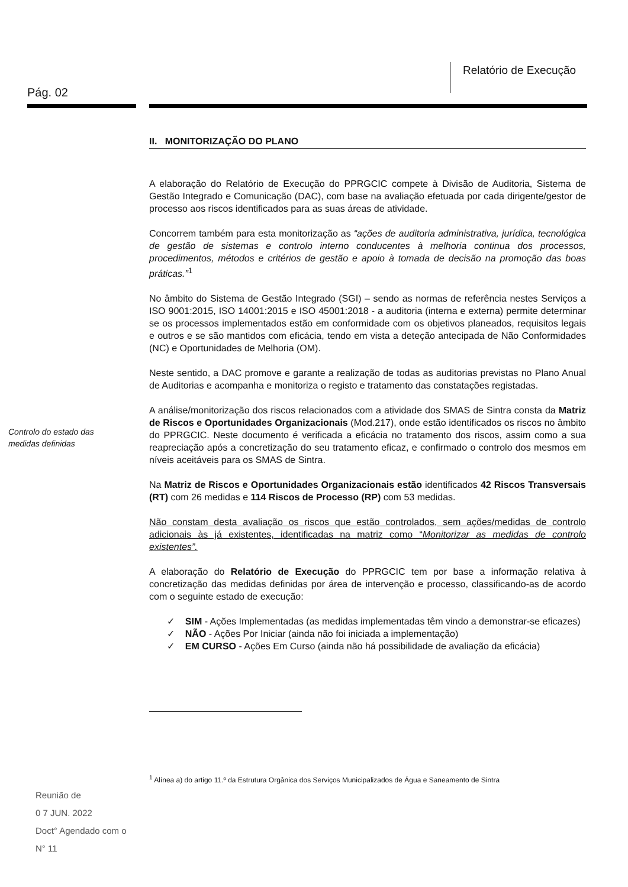Relatório de Execução
Pág. 02
Controlo do estado das
medidas definidas
II. MONITORIZAÇÃO DO PLANO
A elaboração do Relatório de Execução do PPRGCIC compete à Divisão de Auditoria, Sistema de Gestão Integrado e Comunicação (DAC), com base na avaliação efetuada por cada dirigente/gestor de processo aos riscos identificados para as suas áreas de atividade.
Concorrem também para esta monitorização as “ações de auditoria administrativa, jurídica, tecnológica de gestão de sistemas e controlo interno conducentes à melhoria continua dos processos, procedimentos, métodos e critérios de gestão e apoio à tomada de decisão na promoção das boas práticas.”<sup>1</sup>
No âmbito do Sistema de Gestão Integrado (SGI) – sendo as normas de referência nestes Serviços a ISO 9001:2015, ISO 14001:2015 e ISO 45001:2018 - a auditoria (interna e externa) permite determinar se os processos implementados estão em conformidade com os objetivos planeados, requisitos legais e outros e se são mantidos com eficácia, tendo em vista a deteção antecipada de Não Conformidades (NC) e Oportunidades de Melhoria (OM).
Neste sentido, a DAC promove e garante a realização de todas as auditorias previstas no Plano Anual de Auditorias e acompanha e monitoriza o registo e tratamento das constatações registadas.
A análise/monitorização dos riscos relacionados com a atividade dos SMAS de Sintra consta da Matriz de Riscos e Oportunidades Organizacionais (Mod.217), onde estão identificados os riscos no âmbito do PPRGCIC. Neste documento é verificada a eficácia no tratamento dos riscos, assim como a sua reapreciação após a concretização do seu tratamento eficaz, e confirmado o controlo dos mesmos em níveis aceitáveis para os SMAS de Sintra.
Na Matriz de Riscos e Oportunidades Organizacionais estão identificados 42 Riscos Transversais (RT) com 26 medidas e 114 Riscos de Processo (RP) com 53 medidas.
Não constam desta avaliação os riscos que estão controlados, sem ações/medidas de controlo adicionais às já existentes, identificadas na matriz como “Monitorizar as medidas de controlo existentes”.
A elaboração do Relatório de Execução do PPRGCIC tem por base a informação relativa à concretização das medidas definidas por área de intervenção e processo, classificando-as de acordo com o seguinte estado de execução:
✓ SIM - Ações Implementadas (as medidas implementadas têm vindo a demonstrar-se eficazes)
✓ NÃO - Ações Por Iniciar (ainda não foi iniciada a implementação)
✓ EM CURSO - Ações Em Curso (ainda não há possibilidade de avaliação da eficácia)
<sup>1</sup> Alínea a) do artigo 11.º da Estrutura Orgânica dos Serviços Municipalizados de Água e Saneamento de Sintra
Reunião de
0 7 JUN. 2022
Doct° Agendado com o
N° 11